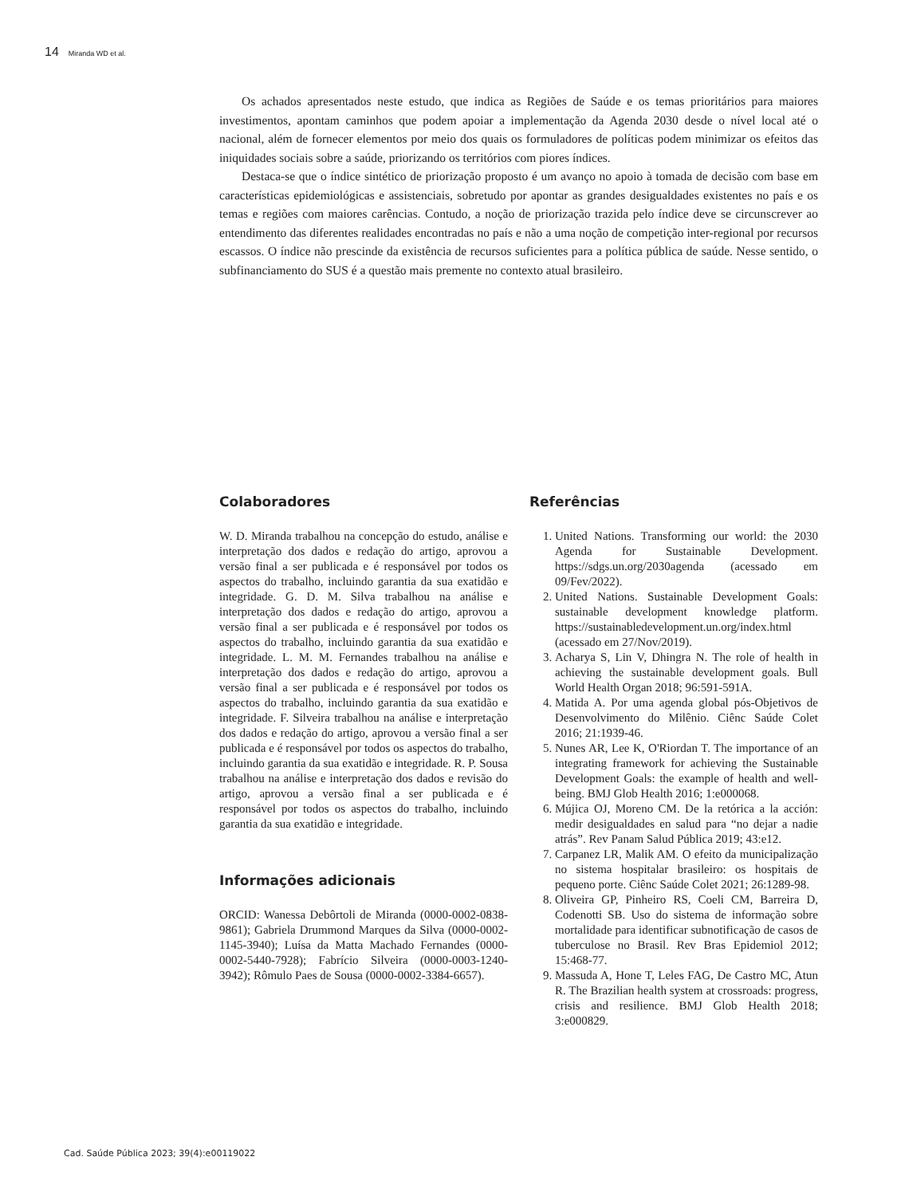14 Miranda WD et al.
Os achados apresentados neste estudo, que indica as Regiões de Saúde e os temas prioritários para maiores investimentos, apontam caminhos que podem apoiar a implementação da Agenda 2030 desde o nível local até o nacional, além de fornecer elementos por meio dos quais os formuladores de políticas podem minimizar os efeitos das iniquidades sociais sobre a saúde, priorizando os territórios com piores índices.
Destaca-se que o índice sintético de priorização proposto é um avanço no apoio à tomada de decisão com base em características epidemiológicas e assistenciais, sobretudo por apontar as grandes desigualdades existentes no país e os temas e regiões com maiores carências. Contudo, a noção de priorização trazida pelo índice deve se circunscrever ao entendimento das diferentes realidades encontradas no país e não a uma noção de competição inter-regional por recursos escassos. O índice não prescinde da existência de recursos suficientes para a política pública de saúde. Nesse sentido, o subfinanciamento do SUS é a questão mais premente no contexto atual brasileiro.
Colaboradores
W. D. Miranda trabalhou na concepção do estudo, análise e interpretação dos dados e redação do artigo, aprovou a versão final a ser publicada e é responsável por todos os aspectos do trabalho, incluindo garantia da sua exatidão e integridade. G. D. M. Silva trabalhou na análise e interpretação dos dados e redação do artigo, aprovou a versão final a ser publicada e é responsável por todos os aspectos do trabalho, incluindo garantia da sua exatidão e integridade. L. M. M. Fernandes trabalhou na análise e interpretação dos dados e redação do artigo, aprovou a versão final a ser publicada e é responsável por todos os aspectos do trabalho, incluindo garantia da sua exatidão e integridade. F. Silveira trabalhou na análise e interpretação dos dados e redação do artigo, aprovou a versão final a ser publicada e é responsável por todos os aspectos do trabalho, incluindo garantia da sua exatidão e integridade. R. P. Sousa trabalhou na análise e interpretação dos dados e revisão do artigo, aprovou a versão final a ser publicada e é responsável por todos os aspectos do trabalho, incluindo garantia da sua exatidão e integridade.
Informações adicionais
ORCID: Wanessa Debôrtoli de Miranda (0000-0002-0838-9861); Gabriela Drummond Marques da Silva (0000-0002-1145-3940); Luísa da Matta Machado Fernandes (0000-0002-5440-7928); Fabrício Silveira (0000-0003-1240-3942); Rômulo Paes de Sousa (0000-0002-3384-6657).
Referências
1. United Nations. Transforming our world: the 2030 Agenda for Sustainable Development. https://sdgs.un.org/2030agenda (acessado em 09/Fev/2022).
2. United Nations. Sustainable Development Goals: sustainable development knowledge platform. https://sustainabledevelopment.un.org/index.html (acessado em 27/Nov/2019).
3. Acharya S, Lin V, Dhingra N. The role of health in achieving the sustainable development goals. Bull World Health Organ 2018; 96:591-591A.
4. Matida A. Por uma agenda global pós-Objetivos de Desenvolvimento do Milênio. Ciênc Saúde Colet 2016; 21:1939-46.
5. Nunes AR, Lee K, O'Riordan T. The importance of an integrating framework for achieving the Sustainable Development Goals: the example of health and well-being. BMJ Glob Health 2016; 1:e000068.
6. Mújica OJ, Moreno CM. De la retórica a la acción: medir desigualdades en salud para “no dejar a nadie atrás”. Rev Panam Salud Pública 2019; 43:e12.
7. Carpanez LR, Malik AM. O efeito da municipalização no sistema hospitalar brasileiro: os hospitais de pequeno porte. Ciênc Saúde Colet 2021; 26:1289-98.
8. Oliveira GP, Pinheiro RS, Coeli CM, Barreira D, Codenotti SB. Uso do sistema de informação sobre mortalidade para identificar subnotificação de casos de tuberculose no Brasil. Rev Bras Epidemiol 2012; 15:468-77.
9. Massuda A, Hone T, Leles FAG, De Castro MC, Atun R. The Brazilian health system at crossroads: progress, crisis and resilience. BMJ Glob Health 2018; 3:e000829.
Cad. Saúde Pública 2023; 39(4):e00119022